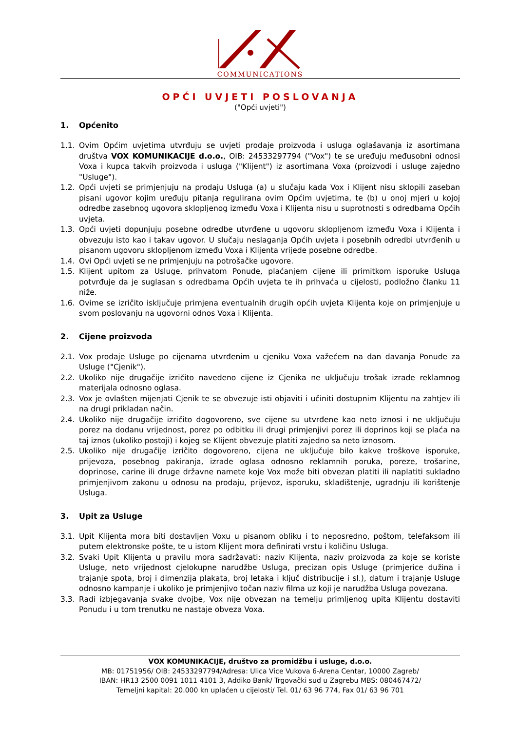COMMUNICATIONS
OPĆI UVJETI POSLOVANJA
("Opći uvjeti")
1. Općenito
1.1. Ovim Općim uvjetima utvrđuju se uvjeti prodaje proizvoda i usluga oglašavanja iz asortimana društva VOX KOMUNIKACIJE d.o.o., OIB: 24533297794 ("Vox") te se uređuju međusobni odnosi Voxa i kupca takvih proizvoda i usluga ("Klijent") iz asortimana Voxa (proizvodi i usluge zajedno "Usluge").
1.2. Opći uvjeti se primjenjuju na prodaju Usluga (a) u slučaju kada Vox i Klijent nisu sklopili zaseban pisani ugovor kojim uređuju pitanja regulirana ovim Općim uvjetima, te (b) u onoj mjeri u kojoj odredbe zasebnog ugovora sklopljenog između Voxa i Klijenta nisu u suprotnosti s odredbama Općih uvjeta.
1.3. Opći uvjeti dopunjuju posebne odredbe utvrđene u ugovoru sklopljenom između Voxa i Klijenta i obvezuju isto kao i takav ugovor. U slučaju neslaganja Općih uvjeta i posebnih odredbi utvrđenih u pisanom ugovoru sklopljenom između Voxa i Klijenta vrijede posebne odredbe.
1.4. Ovi Opći uvjeti se ne primjenjuju na potrošačke ugovore.
1.5. Klijent upitom za Usluge, prihvatom Ponude, plaćanjem cijene ili primitkom isporuke Usluga potvrđuje da je suglasan s odredbama Općih uvjeta te ih prihvaća u cijelosti, podložno članku 11 niže.
1.6. Ovime se izričito isključuje primjena eventualnih drugih općih uvjeta Klijenta koje on primjenjuje u svom poslovanju na ugovorni odnos Voxa i Klijenta.
2. Cijene proizvoda
2.1. Vox prodaje Usluge po cijenama utvrđenim u cjeniku Voxa važećem na dan davanja Ponude za Usluge ("Cjenik").
2.2. Ukoliko nije drugačije izričito navedeno cijene iz Cjenika ne uključuju trošak izrade reklamnog materijala odnosno oglasa.
2.3. Vox je ovlašten mijenjati Cjenik te se obvezuje isti objaviti i učiniti dostupnim Klijentu na zahtjev ili na drugi prikladan način.
2.4. Ukoliko nije drugačije izričito dogovoreno, sve cijene su utvrđene kao neto iznosi i ne uključuju porez na dodanu vrijednost, porez po odbitku ili drugi primjenjivi porez ili doprinos koji se plaća na taj iznos (ukoliko postoji) i kojeg se Klijent obvezuje platiti zajedno sa neto iznosom.
2.5. Ukoliko nije drugačije izričito dogovoreno, cijena ne uključuje bilo kakve troškove isporuke, prijevoza, posebnog pakiranja, izrade oglasa odnosno reklamnih poruka, poreze, trošarine, doprinose, carine ili druge državne namete koje Vox može biti obvezan platiti ili naplatiti sukladno primjenjivom zakonu u odnosu na prodaju, prijevoz, isporuku, skladištenje, ugradnju ili korištenje Usluga.
3. Upit za Usluge
3.1. Upit Klijenta mora biti dostavljen Voxu u pisanom obliku i to neposredno, poštom, telefaksom ili putem elektronske pošte, te u istom Klijent mora definirati vrstu i količinu Usluga.
3.2. Svaki Upit Klijenta u pravilu mora sadržavati: naziv Klijenta, naziv proizvoda za koje se koriste Usluge, neto vrijednost cjelokupne narudžbe Usluga, precizan opis Usluge (primjerice dužina i trajanje spota, broj i dimenzija plakata, broj letaka i ključ distribucije i sl.), datum i trajanje Usluge odnosno kampanje i ukoliko je primjenjivo točan naziv filma uz koji je narudžba Usluga povezana.
3.3. Radi izbjegavanja svake dvojbe, Vox nije obvezan na temelju primljenog upita Klijentu dostaviti Ponudu i u tom trenutku ne nastaje obveza Voxa.
VOX KOMUNIKACIJE, društvo za promidžbu i usluge, d.o.o.
MB: 01751956/ OIB: 24533297794/Adresa: Ulica Vice Vukova 6-Arena Centar, 10000 Zagreb/
IBAN: HR13 2500 0091 1011 4101 3, Addiko Bank/ Trgovački sud u Zagrebu MBS: 080467472/
Temeljni kapital: 20.000 kn uplaćen u cijelosti/ Tel. 01/ 63 96 774, Fax 01/ 63 96 701